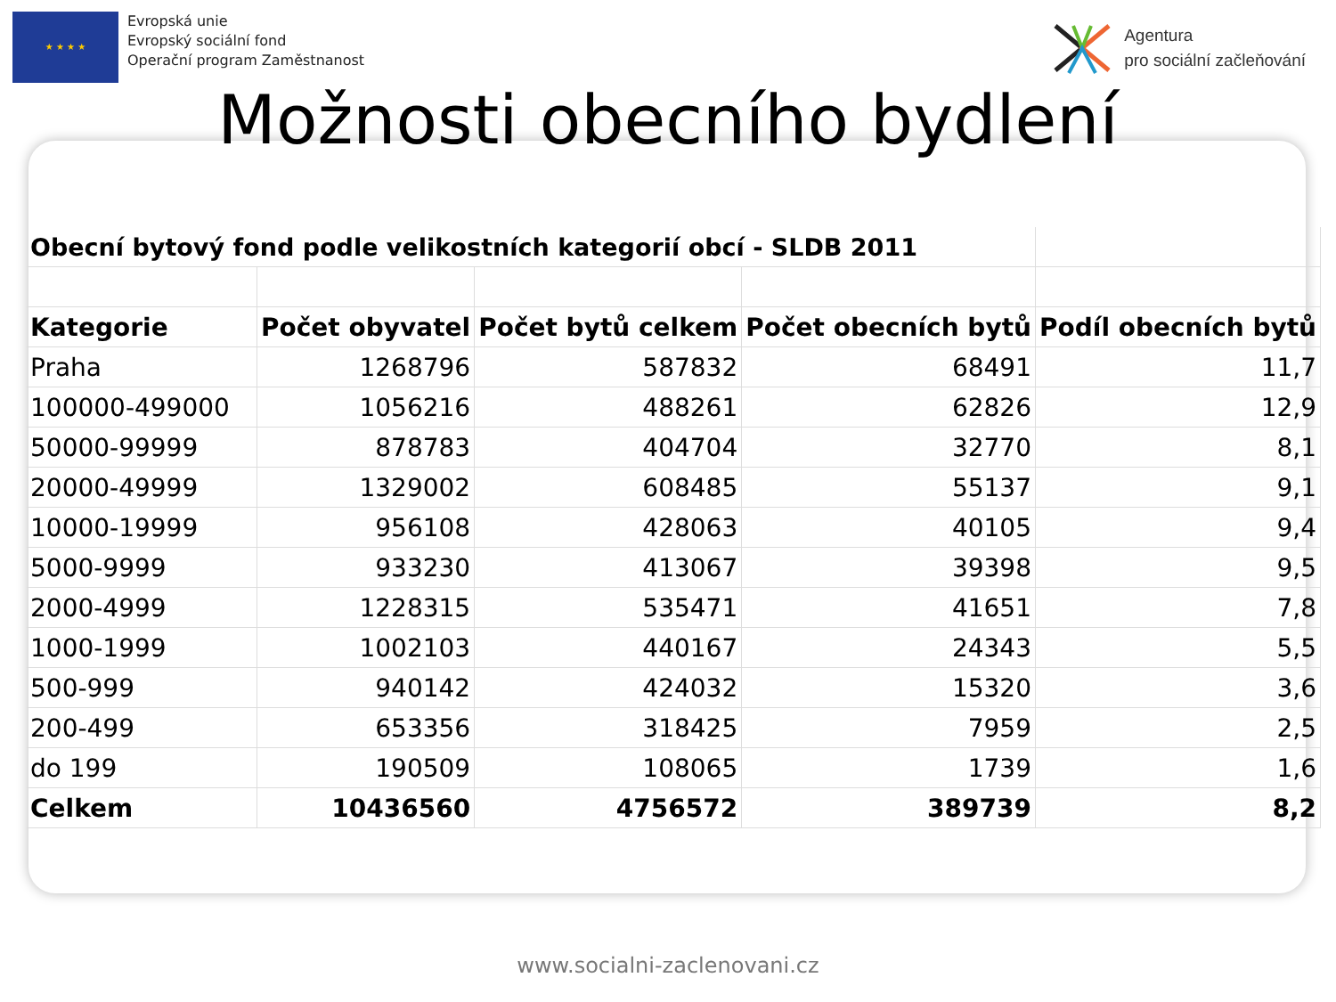★ ★ ★ ★
Evropská unie
Evropský sociální fond
Operační program Zaměstnanost
Agentura
pro sociální začleňování
Možnosti obecního bydlení
| Obecní bytový fond podle velikostních kategorií obcí - SLDB 2011 | | | | |
| Kategorie | Počet obyvatel | Počet bytů celkem | Počet obecních bytů | Podíl obecních bytů |
| Praha | 1268796 | 587832 | 68491 | 11,7 |
| 100000-499000 | 1056216 | 488261 | 62826 | 12,9 |
| 50000-99999 | 878783 | 404704 | 32770 | 8,1 |
| 20000-49999 | 1329002 | 608485 | 55137 | 9,1 |
| 10000-19999 | 956108 | 428063 | 40105 | 9,4 |
| 5000-9999 | 933230 | 413067 | 39398 | 9,5 |
| 2000-4999 | 1228315 | 535471 | 41651 | 7,8 |
| 1000-1999 | 1002103 | 440167 | 24343 | 5,5 |
| 500-999 | 940142 | 424032 | 15320 | 3,6 |
| 200-499 | 653356 | 318425 | 7959 | 2,5 |
| do 199 | 190509 | 108065 | 1739 | 1,6 |
| Celkem | 10436560 | 4756572 | 389739 | 8,2 |
www.socialni-zaclenovani.cz